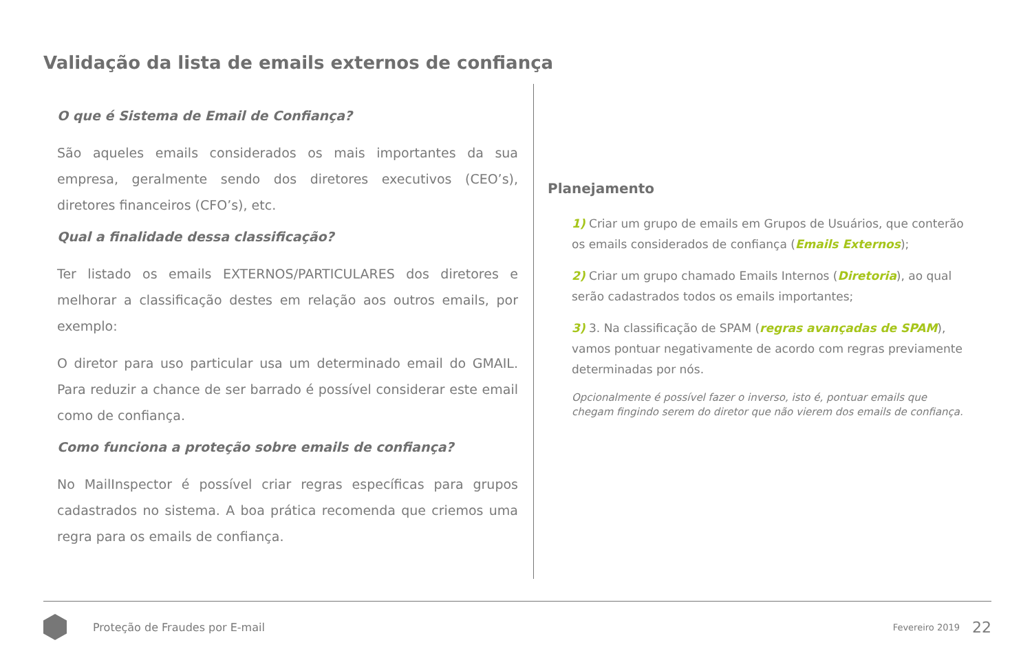Validação da lista de emails externos de confiança
O que é Sistema de Email de Confiança?
São aqueles emails considerados os mais importantes da sua empresa, geralmente sendo dos diretores executivos (CEO’s), diretores financeiros (CFO’s), etc.
Qual a finalidade dessa classificação?
Ter listado os emails EXTERNOS/PARTICULARES dos diretores e melhorar a classificação destes em relação aos outros emails, por exemplo:
O diretor para uso particular usa um determinado email do GMAIL. Para reduzir a chance de ser barrado é possível considerar este email como de confiança.
Como funciona a proteção sobre emails de confiança?
No MailInspector é possível criar regras específicas para grupos cadastrados no sistema. A boa prática recomenda que criemos uma regra para os emails de confiança.
Planejamento
1) Criar um grupo de emails em Grupos de Usuários, que conterão os emails considerados de confiança (Emails Externos);
2) Criar um grupo chamado Emails Internos (Diretoria), ao qual serão cadastrados todos os emails importantes;
3) 3. Na classificação de SPAM (regras avançadas de SPAM), vamos pontuar negativamente de acordo com regras previamente determinadas por nós.
Opcionalmente é possível fazer o inverso, isto é, pontuar emails que chegam fingindo serem do diretor que não vierem dos emails de confiança.
Proteção de Fraudes por E-mail Fevereiro 2019 22